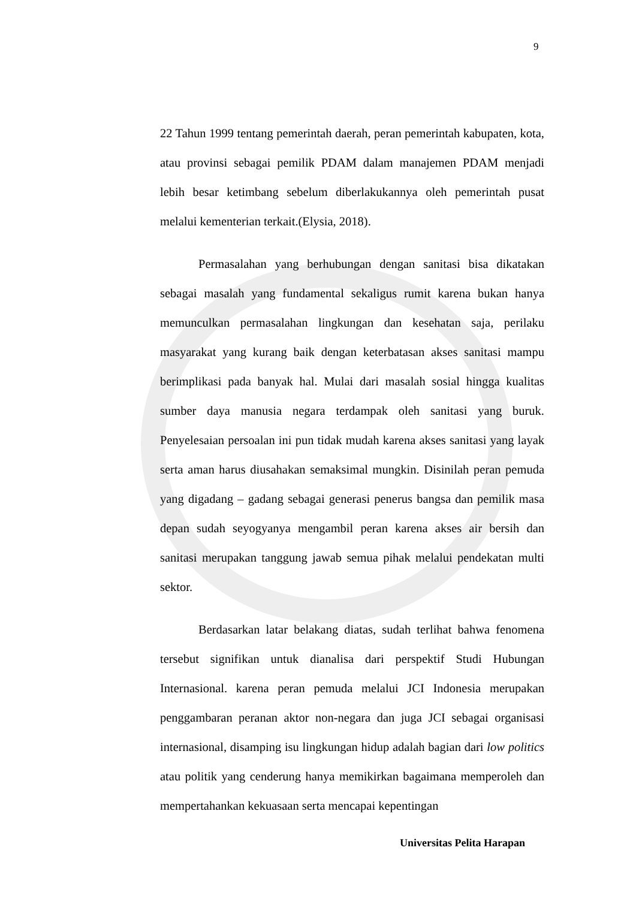9
22 Tahun 1999 tentang pemerintah daerah, peran pemerintah kabupaten, kota, atau provinsi sebagai pemilik PDAM dalam manajemen PDAM menjadi lebih besar ketimbang sebelum diberlakukannya oleh pemerintah pusat melalui kementerian terkait.(Elysia, 2018).
Permasalahan yang berhubungan dengan sanitasi bisa dikatakan sebagai masalah yang fundamental sekaligus rumit karena bukan hanya memunculkan permasalahan lingkungan dan kesehatan saja, perilaku masyarakat yang kurang baik dengan keterbatasan akses sanitasi mampu berimplikasi pada banyak hal. Mulai dari masalah sosial hingga kualitas sumber daya manusia negara terdampak oleh sanitasi yang buruk. Penyelesaian persoalan ini pun tidak mudah karena akses sanitasi yang layak serta aman harus diusahakan semaksimal mungkin. Disinilah peran pemuda yang digadang – gadang sebagai generasi penerus bangsa dan pemilik masa depan sudah seyogyanya mengambil peran karena akses air bersih dan sanitasi merupakan tanggung jawab semua pihak melalui pendekatan multi sektor.
Berdasarkan latar belakang diatas, sudah terlihat bahwa fenomena tersebut signifikan untuk dianalisa dari perspektif Studi Hubungan Internasional. karena peran pemuda melalui JCI Indonesia merupakan penggambaran peranan aktor non-negara dan juga JCI sebagai organisasi internasional, disamping isu lingkungan hidup adalah bagian dari low politics atau politik yang cenderung hanya memikirkan bagaimana memperoleh dan mempertahankan kekuasaan serta mencapai kepentingan
Universitas Pelita Harapan